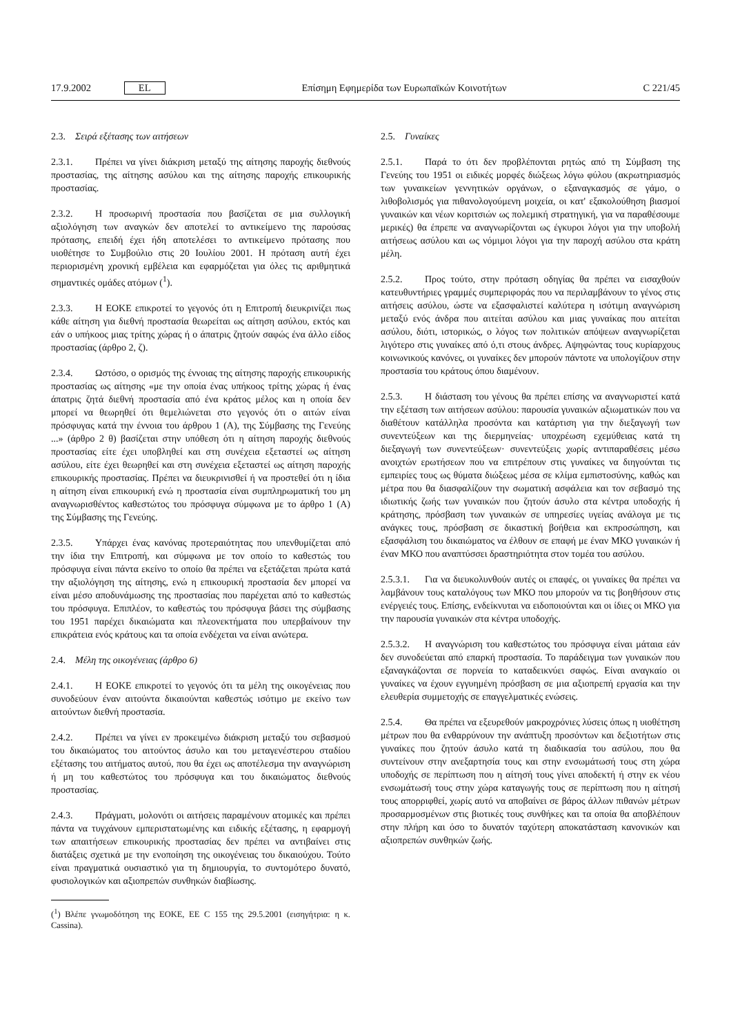17.9.2002 EL Επίσημη Εφημερίδα των Ευρωπαϊκών Κοινοτήτων C 221/45
2.3. Σειρά εξέτασης των αιτήσεων
2.3.1. Πρέπει να γίνει διάκριση μεταξύ της αίτησης παροχής διεθνούς προστασίας, της αίτησης ασύλου και της αίτησης παροχής επικουρικής προστασίας.
2.3.2. Η προσωρινή προστασία που βασίζεται σε μια συλλογική αξιολόγηση των αναγκών δεν αποτελεί το αντικείμενο της παρούσας πρότασης, επειδή έχει ήδη αποτελέσει το αντικείμενο πρότασης που υιοθέτησε το Συμβούλιο στις 20 Ιουλίου 2001. Η πρόταση αυτή έχει περιορισμένη χρονική εμβέλεια και εφαρμόζεται για όλες τις αριθμητικά σημαντικές ομάδες ατόμων (<sup>1</sup>).
2.3.3. Η ΕΟΚΕ επικροτεί το γεγονός ότι η Επιτροπή διευκρινίζει πως κάθε αίτηση για διεθνή προστασία θεωρείται ως αίτηση ασύλου, εκτός και εάν ο υπήκοος μιας τρίτης χώρας ή ο άπατρις ζητούν σαφώς ένα άλλο είδος προστασίας (άρθρο 2, ζ).
2.3.4. Ωστόσο, ο ορισμός της έννοιας της αίτησης παροχής επικουρικής προστασίας ως αίτησης «με την οποία ένας υπήκοος τρίτης χώρας ή ένας άπατρις ζητά διεθνή προστασία από ένα κράτος μέλος και η οποία δεν μπορεί να θεωρηθεί ότι θεμελιώνεται στο γεγονός ότι ο αιτών είναι πρόσφυγας κατά την έννοια του άρθρου 1 (Α), της Σύμβασης της Γενεύης ...» (άρθρο 2 θ) βασίζεται στην υπόθεση ότι η αίτηση παροχής διεθνούς προστασίας είτε έχει υποβληθεί και στη συνέχεια εξεταστεί ως αίτηση ασύλου, είτε έχει θεωρηθεί και στη συνέχεια εξεταστεί ως αίτηση παροχής επικουρικής προστασίας. Πρέπει να διευκρινισθεί ή να προστεθεί ότι η ίδια η αίτηση είναι επικουρική ενώ η προστασία είναι συμπληρωματική του μη αναγνωρισθέντος καθεστώτος του πρόσφυγα σύμφωνα με το άρθρο 1 (Α) της Σύμβασης της Γενεύης.
2.3.5. Υπάρχει ένας κανόνας προτεραιότητας που υπενθυμίζεται από την ίδια την Επιτροπή, και σύμφωνα με τον οποίο το καθεστώς του πρόσφυγα είναι πάντα εκείνο το οποίο θα πρέπει να εξετάζεται πρώτα κατά την αξιολόγηση της αίτησης, ενώ η επικουρική προστασία δεν μπορεί να είναι μέσο αποδυνάμωσης της προστασίας που παρέχεται από το καθεστώς του πρόσφυγα. Επιπλέον, το καθεστώς του πρόσφυγα βάσει της σύμβασης του 1951 παρέχει δικαιώματα και πλεονεκτήματα που υπερβαίνουν την επικράτεια ενός κράτους και τα οποία ενδέχεται να είναι ανώτερα.
2.4. Μέλη της οικογένειας (άρθρο 6)
2.4.1. Η ΕΟΚΕ επικροτεί το γεγονός ότι τα μέλη της οικογένειας που συνοδεύουν έναν αιτούντα δικαιούνται καθεστώς ισότιμο με εκείνο των αιτούντων διεθνή προστασία.
2.4.2. Πρέπει να γίνει εν προκειμένω διάκριση μεταξύ του σεβασμού του δικαιώματος του αιτούντος άσυλο και του μεταγενέστερου σταδίου εξέτασης του αιτήματος αυτού, που θα έχει ως αποτέλεσμα την αναγνώριση ή μη του καθεστώτος του πρόσφυγα και του δικαιώματος διεθνούς προστασίας.
2.4.3. Πράγματι, μολονότι οι αιτήσεις παραμένουν ατομικές και πρέπει πάντα να τυγχάνουν εμπεριστατωμένης και ειδικής εξέτασης, η εφαρμογή των απαιτήσεων επικουρικής προστασίας δεν πρέπει να αντιβαίνει στις διατάξεις σχετικά με την ενοποίηση της οικογένειας του δικαιούχου. Τούτο είναι πραγματικά ουσιαστικό για τη δημιουργία, το συντομότερο δυνατό, φυσιολογικών και αξιοπρεπών συνθηκών διαβίωσης.
(<sup>1</sup>) Βλέπε γνωμοδότηση της ΕΟΚΕ, ΕΕ C 155 της 29.5.2001 (εισηγήτρια: η κ. Cassina).
2.5. Γυναίκες
2.5.1. Παρά το ότι δεν προβλέπονται ρητώς από τη Σύμβαση της Γενεύης του 1951 οι ειδικές μορφές διώξεως λόγω φύλου (ακρωτηριασμός των γυναικείων γεννητικών οργάνων, ο εξαναγκασμός σε γάμο, ο λιθοβολισμός για πιθανολογούμενη μοιχεία, οι κατ' εξακολούθηση βιασμοί γυναικών και νέων κοριτσιών ως πολεμική στρατηγική, για να παραθέσουμε μερικές) θα έπρεπε να αναγνωρίζονται ως έγκυροι λόγοι για την υποβολή αιτήσεως ασύλου και ως νόμιμοι λόγοι για την παροχή ασύλου στα κράτη μέλη.
2.5.2. Προς τούτο, στην πρόταση οδηγίας θα πρέπει να εισαχθούν κατευθυντήριες γραμμές συμπεριφοράς που να περιλαμβάνουν το γένος στις αιτήσεις ασύλου, ώστε να εξασφαλιστεί καλύτερα η ισότιμη αναγνώριση μεταξύ ενός άνδρα που αιτείται ασύλου και μιας γυναίκας που αιτείται ασύλου, διότι, ιστορικώς, ο λόγος των πολιτικών απόψεων αναγνωρίζεται λιγότερο στις γυναίκες από ό,τι στους άνδρες. Αψηφώντας τους κυρίαρχους κοινωνικούς κανόνες, οι γυναίκες δεν μπορούν πάντοτε να υπολογίζουν στην προστασία του κράτους όπου διαμένουν.
2.5.3. Η διάσταση του γένους θα πρέπει επίσης να αναγνωριστεί κατά την εξέταση των αιτήσεων ασύλου: παρουσία γυναικών αξιωματικών που να διαθέτουν κατάλληλα προσόντα και κατάρτιση για την διεξαγωγή των συνεντεύξεων και της διερμηνείας· υποχρέωση εχεμύθειας κατά τη διεξαγωγή των συνεντεύξεων· συνεντεύξεις χωρίς αντιπαραθέσεις μέσω ανοιχτών ερωτήσεων που να επιτρέπουν στις γυναίκες να διηγούνται τις εμπειρίες τους ως θύματα διώξεως μέσα σε κλίμα εμπιστοσύνης, καθώς και μέτρα που θα διασφαλίζουν την σωματική ασφάλεια και τον σεβασμό της ιδιωτικής ζωής των γυναικών που ζητούν άσυλο στα κέντρα υποδοχής ή κράτησης, πρόσβαση των γυναικών σε υπηρεσίες υγείας ανάλογα με τις ανάγκες τους, πρόσβαση σε δικαστική βοήθεια και εκπροσώπηση, και εξασφάλιση του δικαιώματος να έλθουν σε επαφή με έναν ΜΚΟ γυναικών ή έναν ΜΚΟ που αναπτύσσει δραστηριότητα στον τομέα του ασύλου.
2.5.3.1. Για να διευκολυνθούν αυτές οι επαφές, οι γυναίκες θα πρέπει να λαμβάνουν τους καταλόγους των ΜΚΟ που μπορούν να τις βοηθήσουν στις ενέργειές τους. Επίσης, ενδείκνυται να ειδοποιούνται και οι ίδιες οι ΜΚΟ για την παρουσία γυναικών στα κέντρα υποδοχής.
2.5.3.2. Η αναγνώριση του καθεστώτος του πρόσφυγα είναι μάταια εάν δεν συνοδεύεται από επαρκή προστασία. Το παράδειγμα των γυναικών που εξαναγκάζονται σε πορνεία το καταδεικνύει σαφώς. Είναι αναγκαίο οι γυναίκες να έχουν εγγυημένη πρόσβαση σε μια αξιοπρεπή εργασία και την ελευθερία συμμετοχής σε επαγγελματικές ενώσεις.
2.5.4. Θα πρέπει να εξευρεθούν μακροχρόνιες λύσεις όπως η υιοθέτηση μέτρων που θα ενθαρρύνουν την ανάπτυξη προσόντων και δεξιοτήτων στις γυναίκες που ζητούν άσυλο κατά τη διαδικασία του ασύλου, που θα συντείνουν στην ανεξαρτησία τους και στην ενσωμάτωσή τους στη χώρα υποδοχής σε περίπτωση που η αίτησή τους γίνει αποδεκτή ή στην εκ νέου ενσωμάτωσή τους στην χώρα καταγωγής τους σε περίπτωση που η αίτησή τους απορριφθεί, χωρίς αυτό να αποβαίνει σε βάρος άλλων πιθανών μέτρων προσαρμοσμένων στις βιοτικές τους συνθήκες και τα οποία θα αποβλέπουν στην πλήρη και όσο το δυνατόν ταχύτερη αποκατάσταση κανονικών και αξιοπρεπών συνθηκών ζωής.